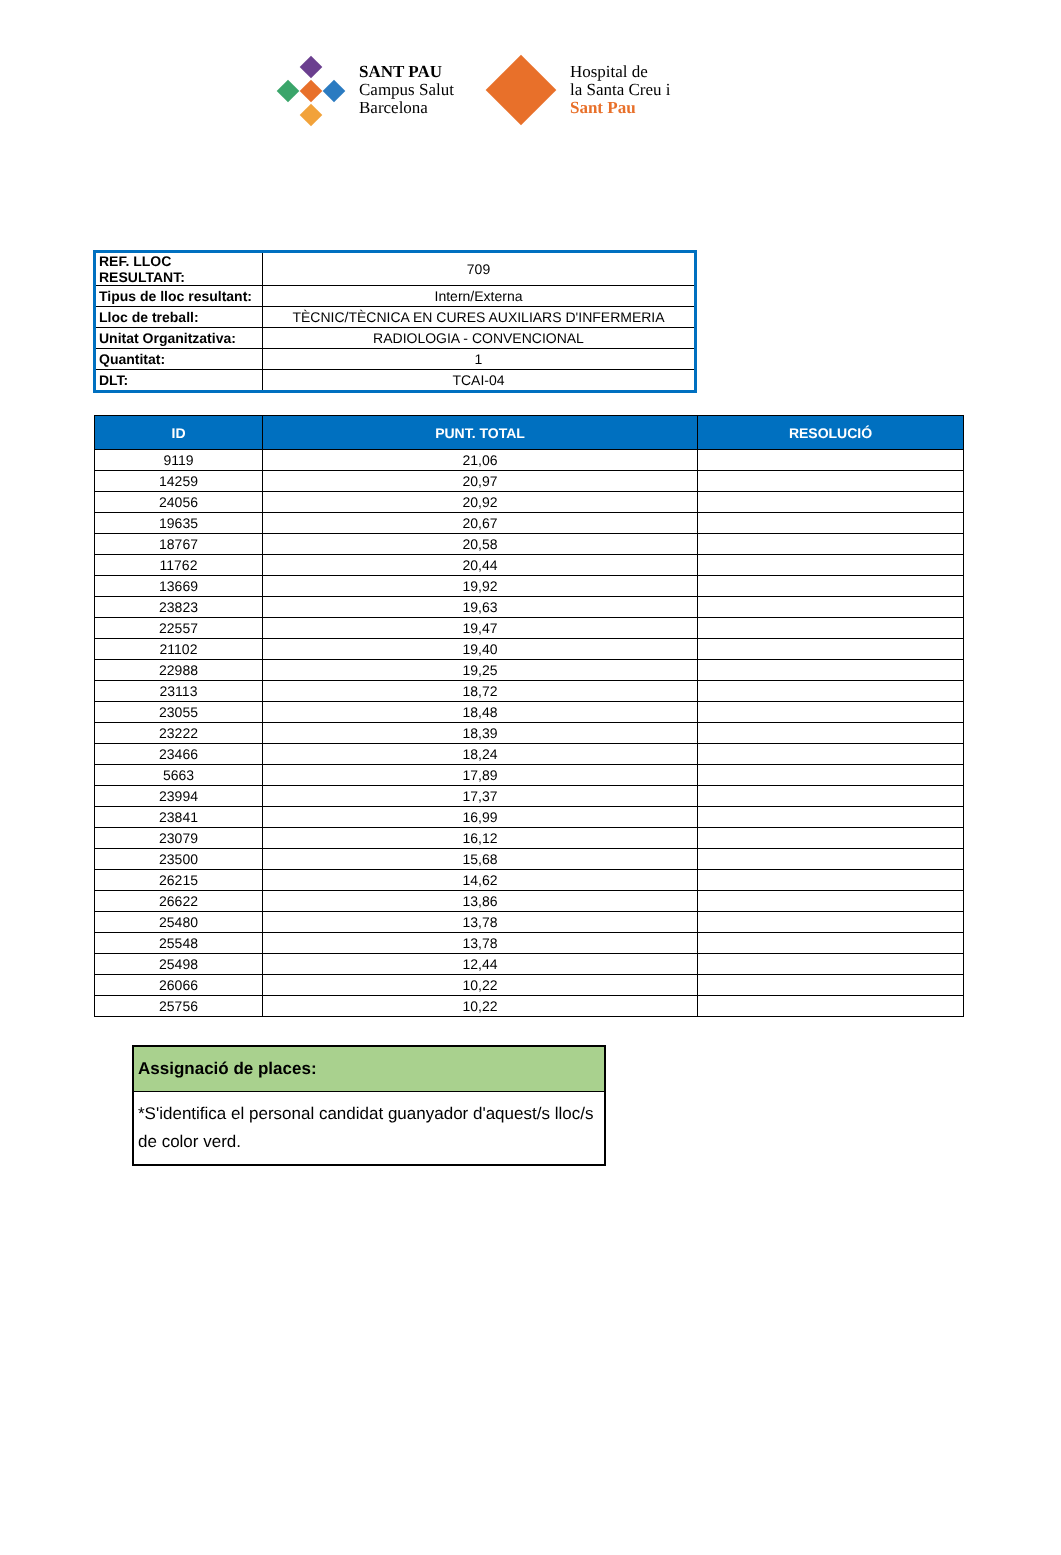SANT PAU
Campus Salut
Barcelona
Hospital de
la Santa Creu i
Sant Pau
| REF. LLOC RESULTANT: | 709 |
| Tipus de lloc resultant: | Intern/Externa |
| Lloc de treball: | TÈCNIC/TÈCNICA EN CURES AUXILIARS D'INFERMERIA |
| Unitat Organitzativa: | RADIOLOGIA - CONVENCIONAL |
| Quantitat: | 1 |
| DLT: | TCAI-04 |
| ID | PUNT. TOTAL | RESOLUCIÓ |
| --- | --- | --- |
| 9119 | 21,06 | |
| 14259 | 20,97 | |
| 24056 | 20,92 | |
| 19635 | 20,67 | |
| 18767 | 20,58 | |
| 11762 | 20,44 | |
| 13669 | 19,92 | |
| 23823 | 19,63 | |
| 22557 | 19,47 | |
| 21102 | 19,40 | |
| 22988 | 19,25 | |
| 23113 | 18,72 | |
| 23055 | 18,48 | |
| 23222 | 18,39 | |
| 23466 | 18,24 | |
| 5663 | 17,89 | |
| 23994 | 17,37 | |
| 23841 | 16,99 | |
| 23079 | 16,12 | |
| 23500 | 15,68 | |
| 26215 | 14,62 | |
| 26622 | 13,86 | |
| 25480 | 13,78 | |
| 25548 | 13,78 | |
| 25498 | 12,44 | |
| 26066 | 10,22 | |
| 25756 | 10,22 | |
Assignació de places:
*S'identifica el personal candidat guanyador d'aquest/s lloc/s de color verd.